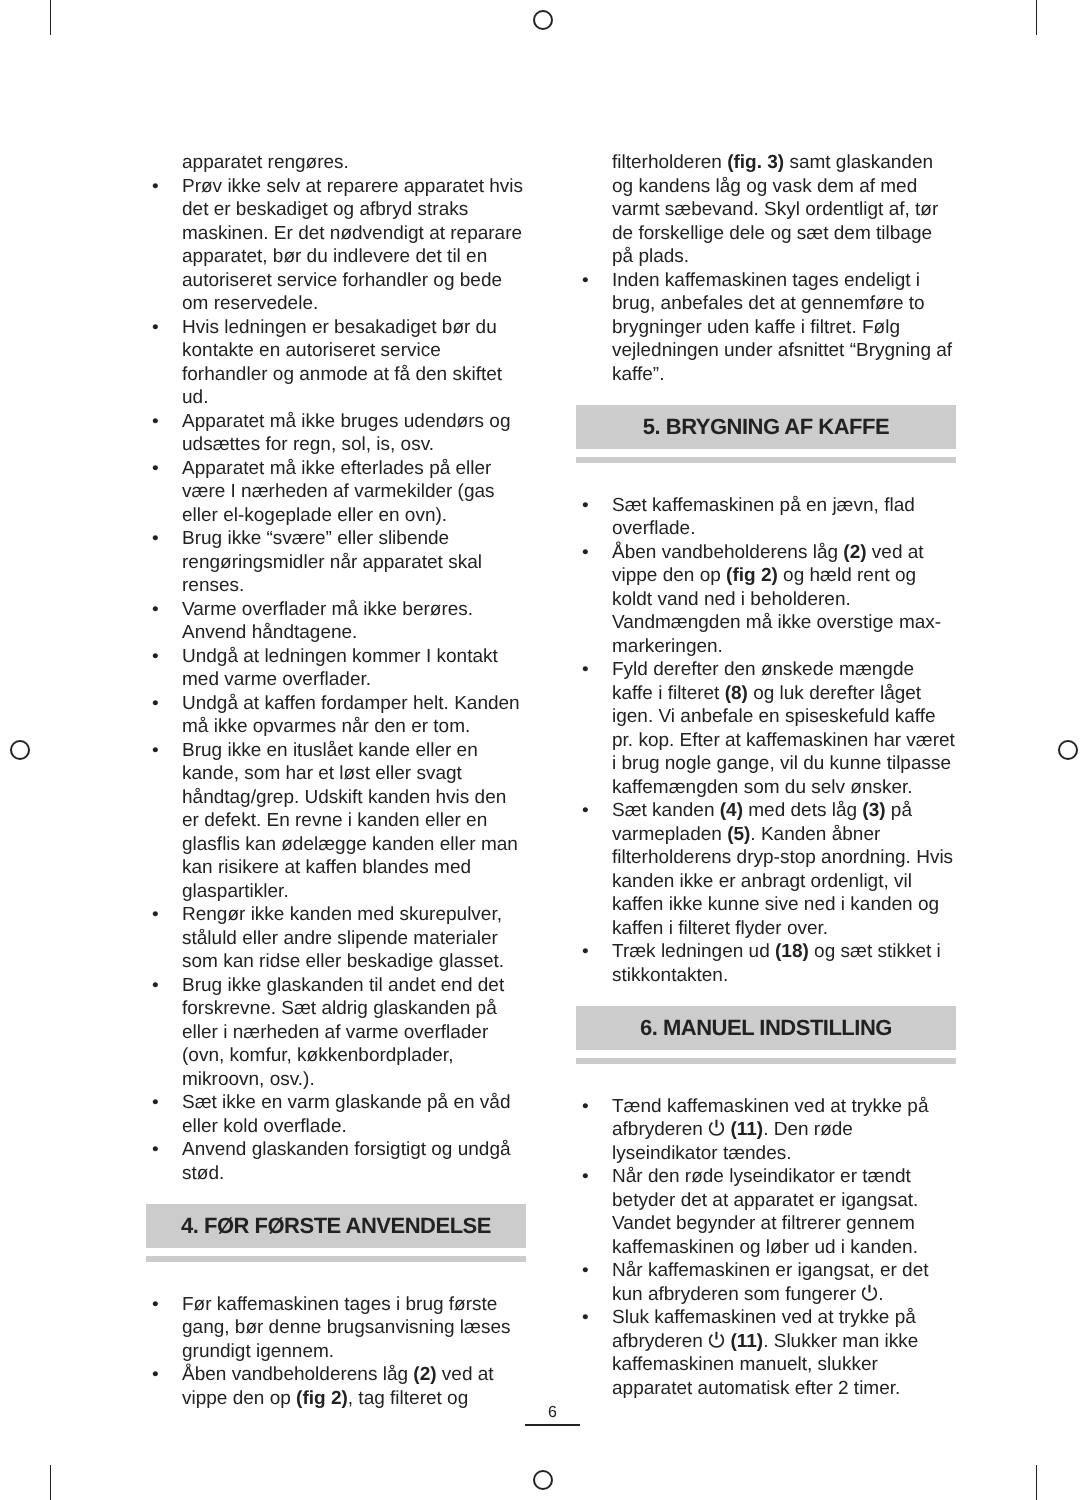apparatet rengøres.
• Prøv ikke selv at reparere apparatet hvis det er beskadiget og afbryd straks maskinen. Er det nødvendigt at reparare apparatet, bør du indlevere det til en autoriseret service forhandler og bede om reservedele.
• Hvis ledningen er besakadiget bør du kontakte en autoriseret service forhandler og anmode at få den skiftet ud.
• Apparatet må ikke bruges udendørs og udsættes for regn, sol, is, osv.
• Apparatet må ikke efterlades på eller være I nærheden af varmekilder (gas eller el-kogeplade eller en ovn).
• Brug ikke “svære” eller slibende rengøringsmidler når apparatet skal renses.
• Varme overflader må ikke berøres. Anvend håndtagene.
• Undgå at ledningen kommer I kontakt med varme overflader.
• Undgå at kaffen fordamper helt. Kanden må ikke opvarmes når den er tom.
• Brug ikke en ituslået kande eller en kande, som har et løst eller svagt håndtag/grep. Udskift kanden hvis den er defekt. En revne i kanden eller en glasflis kan ødelægge kanden eller man kan risikere at kaffen blandes med glaspartikler.
• Rengør ikke kanden med skurepulver, ståluld eller andre slipende materialer som kan ridse eller beskadige glasset.
• Brug ikke glaskanden til andet end det forskrevne. Sæt aldrig glaskanden på eller i nærheden af varme overflader (ovn, komfur, køkkenbordplader, mikroovn, osv.).
• Sæt ikke en varm glaskande på en våd eller kold overflade.
• Anvend glaskanden forsigtigt og undgå stød.
4. FØR FØRSTE ANVENDELSE
• Før kaffemaskinen tages i brug første gang, bør denne brugsanvisning læses grundigt igennem.
• Åben vandbeholderens låg (2) ved at vippe den op (fig 2), tag filteret og
filterholderen (fig. 3) samt glaskanden og kandens låg og vask dem af med varmt sæbevand. Skyl ordentligt af, tør de forskellige dele og sæt dem tilbage på plads.
• Inden kaffemaskinen tages endeligt i brug, anbefales det at gennemføre to brygninger uden kaffe i filtret. Følg vejledningen under afsnittet “Brygning af kaffe”.
5. BRYGNING AF KAFFE
• Sæt kaffemaskinen på en jævn, flad overflade.
• Åben vandbeholderens låg (2) ved at vippe den op (fig 2) og hæld rent og koldt vand ned i beholderen. Vandmængden må ikke overstige max-markeringen.
• Fyld derefter den ønskede mængde kaffe i filteret (8) og luk derefter låget igen. Vi anbefale en spiseskefuld kaffe pr. kop. Efter at kaffemaskinen har været i brug nogle gange, vil du kunne tilpasse kaffemængden som du selv ønsker.
• Sæt kanden (4) med dets låg (3) på varmepladen (5). Kanden åbner filterholderens dryp-stop anordning. Hvis kanden ikke er anbragt ordenligt, vil kaffen ikke kunne sive ned i kanden og kaffen i filteret flyder over.
• Træk ledningen ud (18) og sæt stikket i stikkontakten.
6. MANUEL INDSTILLING
• Tænd kaffemaskinen ved at trykke på afbryderen ⏻ (11). Den røde lyseindikator tændes.
• Når den røde lyseindikator er tændt betyder det at apparatet er igangsat. Vandet begynder at filtrerer gennem kaffemaskinen og løber ud i kanden.
• Når kaffemaskinen er igangsat, er det kun afbryderen som fungerer ⏻.
• Sluk kaffemaskinen ved at trykke på afbryderen ⏻ (11). Slukker man ikke kaffemaskinen manuelt, slukker apparatet automatisk efter 2 timer.
6